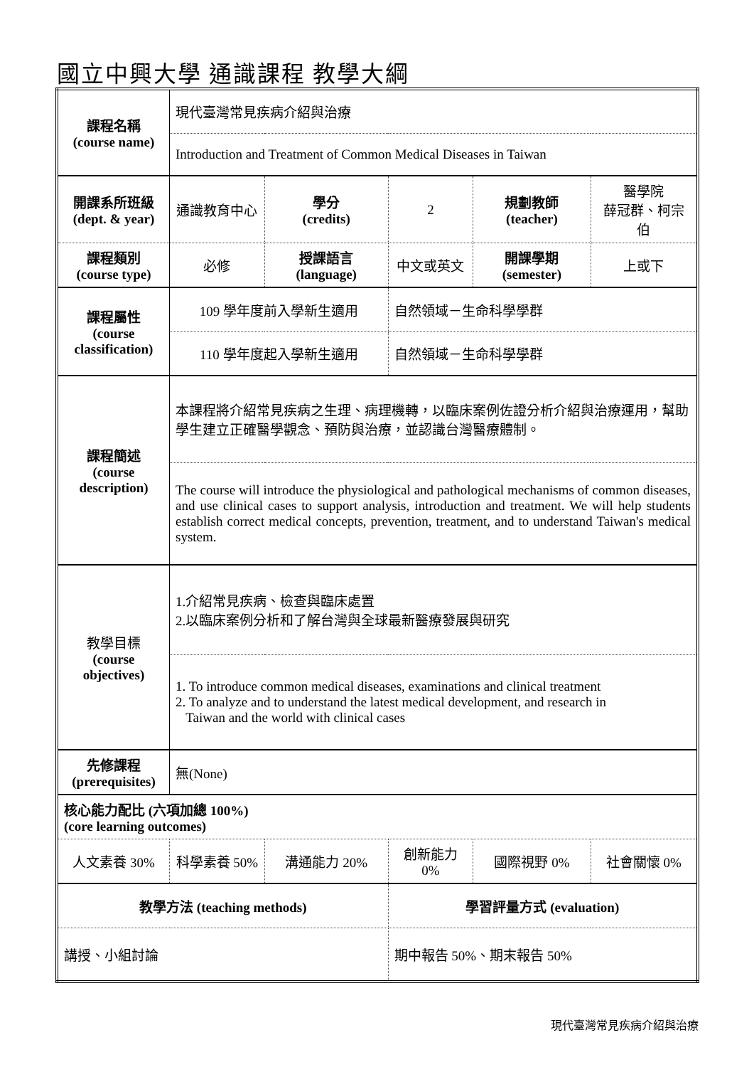國立中興大學 通識課程 教學大綱
| 課程名稱 (course name) | 現代臺灣常見疾病介紹與治療 | | | | |
| | Introduction and Treatment of Common Medical Diseases in Taiwan | | | | |
| 開課系所班級 (dept. & year) | 通識教育中心 | 學分 (credits) | 2 | 規劃教師 (teacher) | 醫學院 薛冠群、柯宗伯 |
| 課程類別 (course type) | 必修 | 授課語言 (language) | 中文或英文 | 開課學期 (semester) | 上或下 |
| 課程屬性 (course classification) | 109 學年度前入學新生適用 | | 自然領域－生命科學學群 | | |
| | 110 學年度起入學新生適用 | | 自然領域－生命科學學群 | | |
| 課程簡述 (course description) | 本課程將介紹常見疾病之生理、病理機轉，以臨床案例佐證分析介紹與治療運用，幫助學生建立正確醫學觀念、預防與治療，並認識台灣醫療體制。 | | | | |
| | The course will introduce the physiological and pathological mechanisms of common diseases, and use clinical cases to support analysis, introduction and treatment. We will help students establish correct medical concepts, prevention, treatment, and to understand Taiwan's medical system. | | | | |
| 教學目標 (course objectives) | 1.介紹常見疾病、檢查與臨床處置 2.以臨床案例分析和了解台灣與全球最新醫療發展與研究 | | | | |
| | 1. To introduce common medical diseases, examinations and clinical treatment 2. To analyze and to understand the latest medical development, and research in Taiwan and the world with clinical cases | | | | |
| 先修課程 (prerequisites) | 無(None) | | | | |
| 核心能力配比 (六項加總 100%) (core learning outcomes) | | | | | |
| 人文素養 30% | 科學素養 50% | 溝通能力 20% | 創新能力 0% | 國際視野 0% | 社會關懷 0% |
| 教學方法 (teaching methods) | | | 學習評量方式 (evaluation) | | |
| 講授、小組討論 | | | 期中報告 50%、期末報告 50% | | |
現代臺灣常見疾病介紹與治療